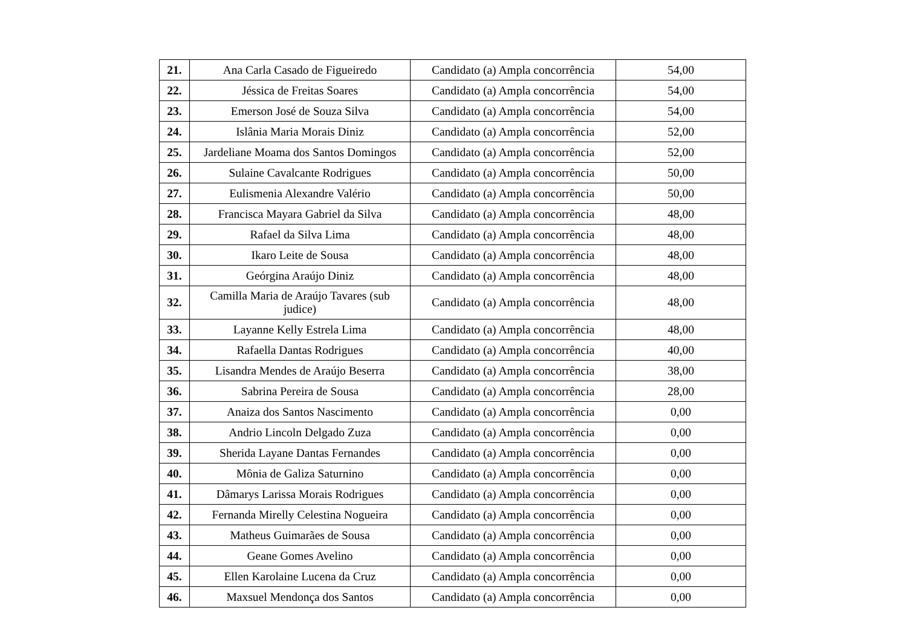| 21. | Ana Carla Casado de Figueiredo | Candidato (a) Ampla concorrência | 54,00 |
| 22. | Jéssica de Freitas Soares | Candidato (a) Ampla concorrência | 54,00 |
| 23. | Emerson José de Souza Silva | Candidato (a) Ampla concorrência | 54,00 |
| 24. | Islânia Maria Morais Diniz | Candidato (a) Ampla concorrência | 52,00 |
| 25. | Jardeliane Moama dos Santos Domingos | Candidato (a) Ampla concorrência | 52,00 |
| 26. | Sulaine Cavalcante Rodrigues | Candidato (a) Ampla concorrência | 50,00 |
| 27. | Eulismenia Alexandre Valério | Candidato (a) Ampla concorrência | 50,00 |
| 28. | Francisca Mayara Gabriel da Silva | Candidato (a) Ampla concorrência | 48,00 |
| 29. | Rafael da Silva Lima | Candidato (a) Ampla concorrência | 48,00 |
| 30. | Ikaro Leite de Sousa | Candidato (a) Ampla concorrência | 48,00 |
| 31. | Geórgina Araújo Diniz | Candidato (a) Ampla concorrência | 48,00 |
| 32. | Camilla Maria de Araújo Tavares (sub judice) | Candidato (a) Ampla concorrência | 48,00 |
| 33. | Layanne Kelly Estrela Lima | Candidato (a) Ampla concorrência | 48,00 |
| 34. | Rafaella Dantas Rodrigues | Candidato (a) Ampla concorrência | 40,00 |
| 35. | Lisandra Mendes de Araújo Beserra | Candidato (a) Ampla concorrência | 38,00 |
| 36. | Sabrina Pereira de Sousa | Candidato (a) Ampla concorrência | 28,00 |
| 37. | Anaiza dos Santos Nascimento | Candidato (a) Ampla concorrência | 0,00 |
| 38. | Andrio Lincoln Delgado Zuza | Candidato (a) Ampla concorrência | 0,00 |
| 39. | Sherida Layane Dantas Fernandes | Candidato (a) Ampla concorrência | 0,00 |
| 40. | Mônia de Galiza Saturnino | Candidato (a) Ampla concorrência | 0,00 |
| 41. | Dâmarys Larissa Morais Rodrigues | Candidato (a) Ampla concorrência | 0,00 |
| 42. | Fernanda Mirelly Celestina Nogueira | Candidato (a) Ampla concorrência | 0,00 |
| 43. | Matheus Guimarães de Sousa | Candidato (a) Ampla concorrência | 0,00 |
| 44. | Geane Gomes Avelino | Candidato (a) Ampla concorrência | 0,00 |
| 45. | Ellen Karolaine Lucena da Cruz | Candidato (a) Ampla concorrência | 0,00 |
| 46. | Maxsuel Mendonça dos Santos | Candidato (a) Ampla concorrência | 0,00 |